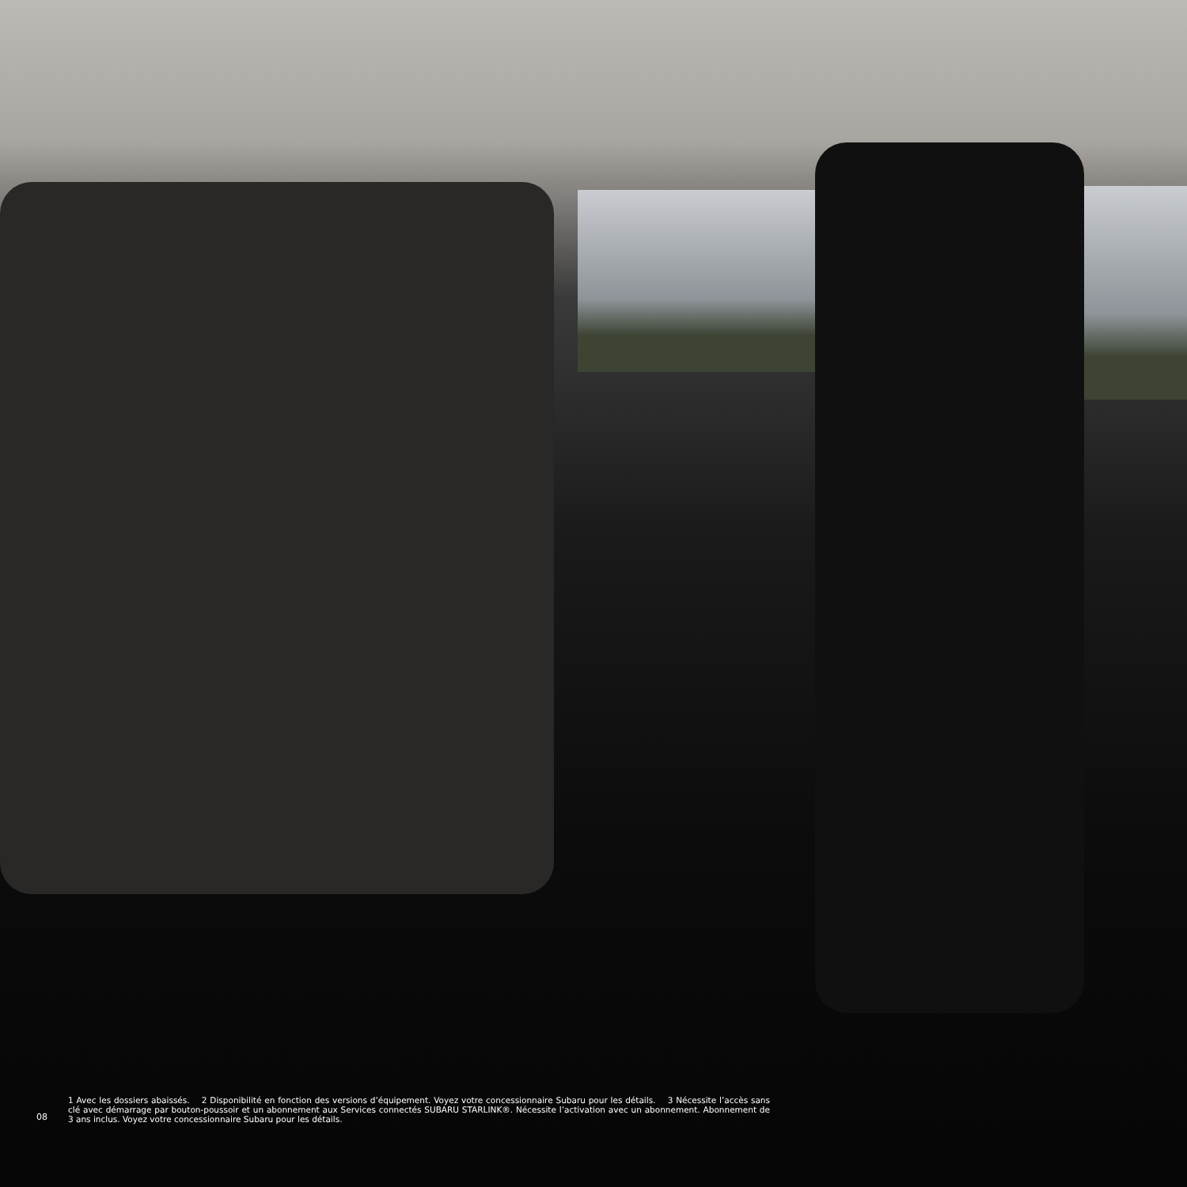08
1 Avec les dossiers abaissés. 2 Disponibilité en fonction des versions d’équipement. Voyez votre concessionnaire Subaru pour les détails. 3 Nécessite l’accès sans clé avec démarrage par bouton-poussoir et un abonnement aux Services connectés SUBARU STARLINK®. Nécessite l’activation avec un abonnement. Abonnement de 3 ans inclus. Voyez votre concessionnaire Subaru pour les détails.